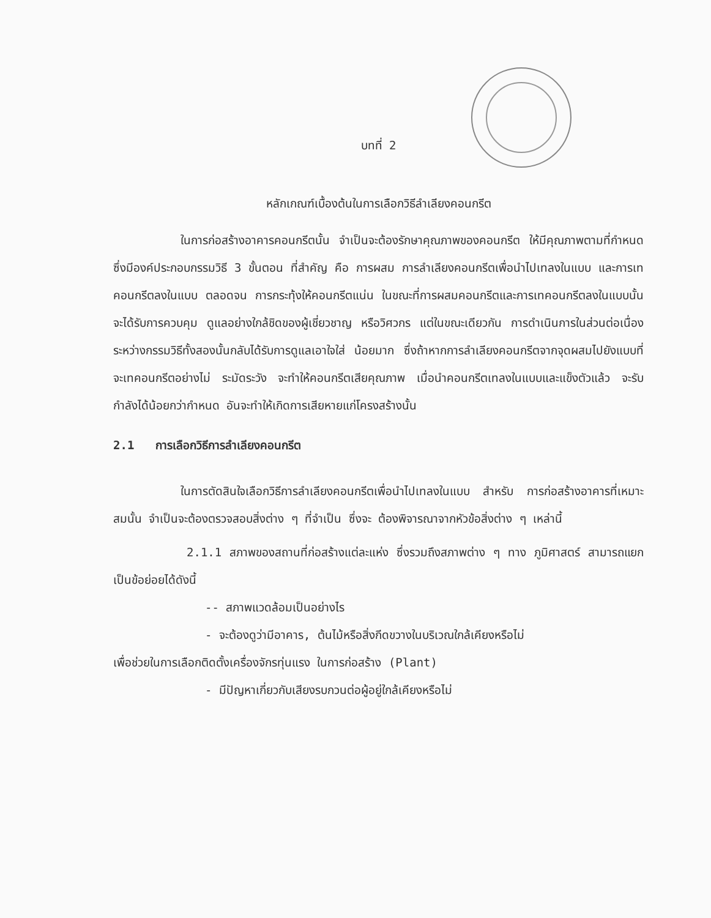บทที่ 2
หลักเกณฑ์เบื้องต้นในการเลือกวิธีลำเลียงคอนกรีต
ในการก่อสร้างอาคารคอนกรีตนั้น จำเป็นจะต้องรักษาคุณภาพของคอนกรีต ให้มีคุณภาพตามที่กำหนด ซึ่งมีองค์ประกอบกรรมวิธี 3 ขั้นตอน ที่สำคัญ คือ การผสม การลำเลียงคอนกรีตเพื่อนำไปเทลงในแบบ และการเทคอนกรีตลงในแบบ ตลอดจน การกระทุ้งให้คอนกรีตแน่น ในขณะที่การผสมคอนกรีตและการเทคอนกรีตลงในแบบนั้น จะได้รับการควบคุม ดูแลอย่างใกล้ชิดของผู้เชี่ยวชาญ หรือวิศวกร แต่ในขณะเดียวกัน การดำเนินการในส่วนต่อเนื่องระหว่างกรรมวิธีทั้งสองนั้นกลับได้รับการดูแลเอาใจใส่ น้อยมาก ซึ่งถ้าหากการลำเลียงคอนกรีตจากจุดผสมไปยังแบบที่จะเทคอนกรีตอย่างไม่ ระมัดระวัง จะทำให้คอนกรีตเสียคุณภาพ เมื่อนำคอนกรีตเทลงในแบบและแข็งตัวแล้ว จะรับกำลังได้น้อยกว่ากำหนด อันจะทำให้เกิดการเสียหายแก่โครงสร้างนั้น
2.1 การเลือกวิธีการลำเลียงคอนกรีต
ในการตัดสินใจเลือกวิธีการลำเลียงคอนกรีตเพื่อนำไปเทลงในแบบ สำหรับ การก่อสร้างอาคารที่เหมาะสมนั้น จำเป็นจะต้องตรวจสอบสิ่งต่าง ๆ ที่จำเป็น ซึ่งจะ ต้องพิจารณาจากหัวข้อสิ่งต่าง ๆ เหล่านี้
2.1.1 สภาพของสถานที่ก่อสร้างแต่ละแห่ง ซึ่งรวมถึงสภาพต่าง ๆ ทาง ภูมิศาสตร์ สามารถแยกเป็นข้อย่อยได้ดังนี้
-- สภาพแวดล้อมเป็นอย่างไร
- จะต้องดูว่ามีอาคาร, ต้นไม้หรือสิ่งกีดขวางในบริเวณใกล้เคียงหรือไม่
เพื่อช่วยในการเลือกติดตั้งเครื่องจักรทุ่นแรง ในการก่อสร้าง (Plant)
- มีปัญหาเกี่ยวกับเสียงรบกวนต่อผู้อยู่ใกล้เคียงหรือไม่